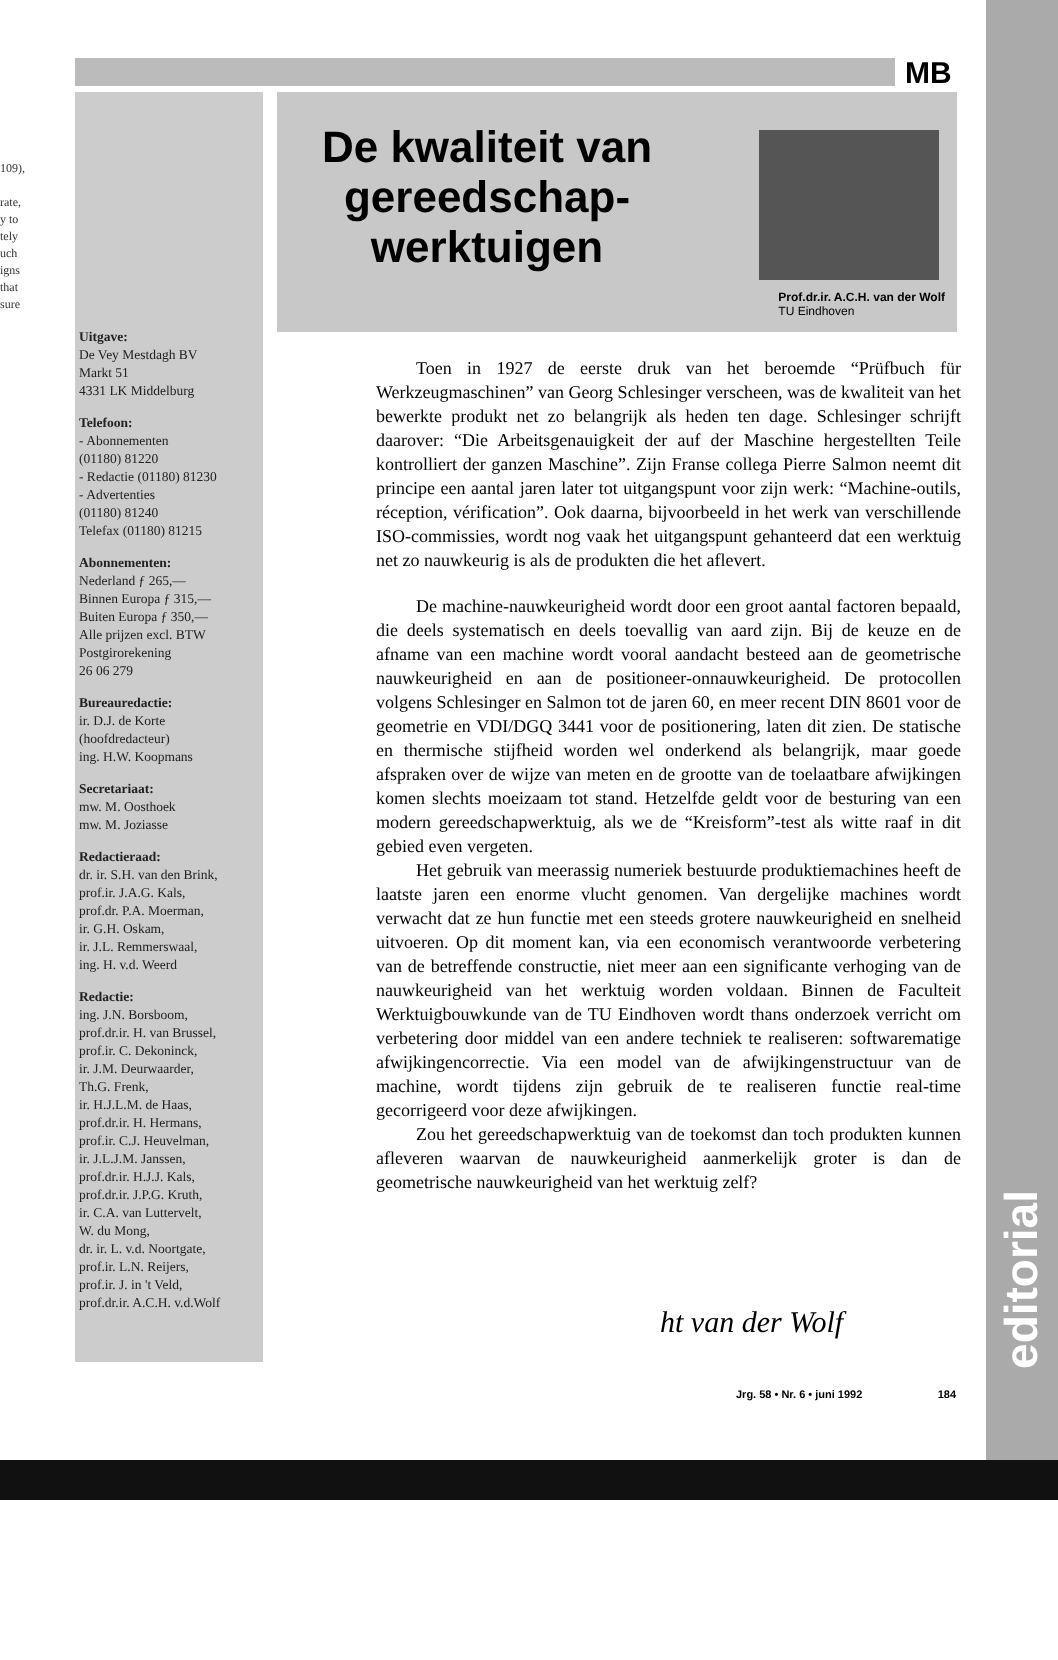109),
rate,
y to
tely
uch
igns
that
sure
MB
Uitgave:
De Vey Mestdagh BV
Markt 51
4331 LK Middelburg
Telefoon:
- Abonnementen
(01180) 81220
- Redactie (01180) 81230
- Advertenties
(01180) 81240
Telefax (01180) 81215
Abonnementen:
Nederland ƒ 265,—
Binnen Europa ƒ 315,—
Buiten Europa ƒ 350,—
Alle prijzen excl. BTW
Postgirorekening
26 06 279
Bureauredactie:
ir. D.J. de Korte
(hoofdredacteur)
ing. H.W. Koopmans
Secretariaat:
mw. M. Oosthoek
mw. M. Joziasse
Redactieraad:
dr. ir. S.H. van den Brink,
prof.ir. J.A.G. Kals,
prof.dr. P.A. Moerman,
ir. G.H. Oskam,
ir. J.L. Remmerswaal,
ing. H. v.d. Weerd
Redactie:
ing. J.N. Borsboom,
prof.dr.ir. H. van Brussel,
prof.ir. C. Dekoninck,
ir. J.M. Deurwaarder,
Th.G. Frenk,
ir. H.J.L.M. de Haas,
prof.dr.ir. H. Hermans,
prof.ir. C.J. Heuvelman,
ir. J.L.J.M. Janssen,
prof.dr.ir. H.J.J. Kals,
prof.dr.ir. J.P.G. Kruth,
ir. C.A. van Luttervelt,
W. du Mong,
dr. ir. L. v.d. Noortgate,
prof.ir. L.N. Reijers,
prof.ir. J. in 't Veld,
prof.dr.ir. A.C.H. v.d.Wolf
De kwaliteit van gereedschap-
werktuigen
Prof.dr.ir. A.C.H. van der Wolf
TU Eindhoven
Toen in 1927 de eerste druk van het beroemde “Prüfbuch für Werkzeugmaschinen” van Georg Schlesinger verscheen, was de kwaliteit van het bewerkte produkt net zo belangrijk als heden ten dage. Schlesinger schrijft daarover: “Die Arbeitsgenauigkeit der auf der Maschine hergestellten Teile kontrolliert der ganzen Maschine”. Zijn Franse collega Pierre Salmon neemt dit principe een aantal jaren later tot uitgangspunt voor zijn werk: “Machine-outils, réception, vérification”. Ook daarna, bijvoorbeeld in het werk van verschillende ISO-commissies, wordt nog vaak het uitgangspunt gehanteerd dat een werktuig net zo nauwkeurig is als de produkten die het aflevert.
De machine-nauwkeurigheid wordt door een groot aantal factoren bepaald, die deels systematisch en deels toevallig van aard zijn. Bij de keuze en de afname van een machine wordt vooral aandacht besteed aan de geometrische nauwkeurigheid en aan de positioneer-onnauwkeurigheid. De protocollen volgens Schlesinger en Salmon tot de jaren 60, en meer recent DIN 8601 voor de geometrie en VDI/DGQ 3441 voor de positionering, laten dit zien. De statische en thermische stijfheid worden wel onderkend als belangrijk, maar goede afspraken over de wijze van meten en de grootte van de toelaatbare afwijkingen komen slechts moeizaam tot stand. Hetzelfde geldt voor de besturing van een modern gereedschapwerktuig, als we de “Kreisform”-test als witte raaf in dit gebied even vergeten.
Het gebruik van meerassig numeriek bestuurde produktiemachines heeft de laatste jaren een enorme vlucht genomen. Van dergelijke machines wordt verwacht dat ze hun functie met een steeds grotere nauwkeurigheid en snelheid uitvoeren. Op dit moment kan, via een economisch verantwoorde verbetering van de betreffende constructie, niet meer aan een significante verhoging van de nauwkeurigheid van het werktuig worden voldaan. Binnen de Faculteit Werktuigbouwkunde van de TU Eindhoven wordt thans onderzoek verricht om verbetering door middel van een andere techniek te realiseren: softwarematige afwijkingencorrectie. Via een model van de afwijkingenstructuur van de machine, wordt tijdens zijn gebruik de te realiseren functie real-time gecorrigeerd voor deze afwijkingen.
Zou het gereedschapwerktuig van de toekomst dan toch produkten kunnen afleveren waarvan de nauwkeurigheid aanmerkelijk groter is dan de geometrische nauwkeurigheid van het werktuig zelf?
ht van der Wolf
Jrg. 58 • Nr. 6 • juni 1992 184
editorial